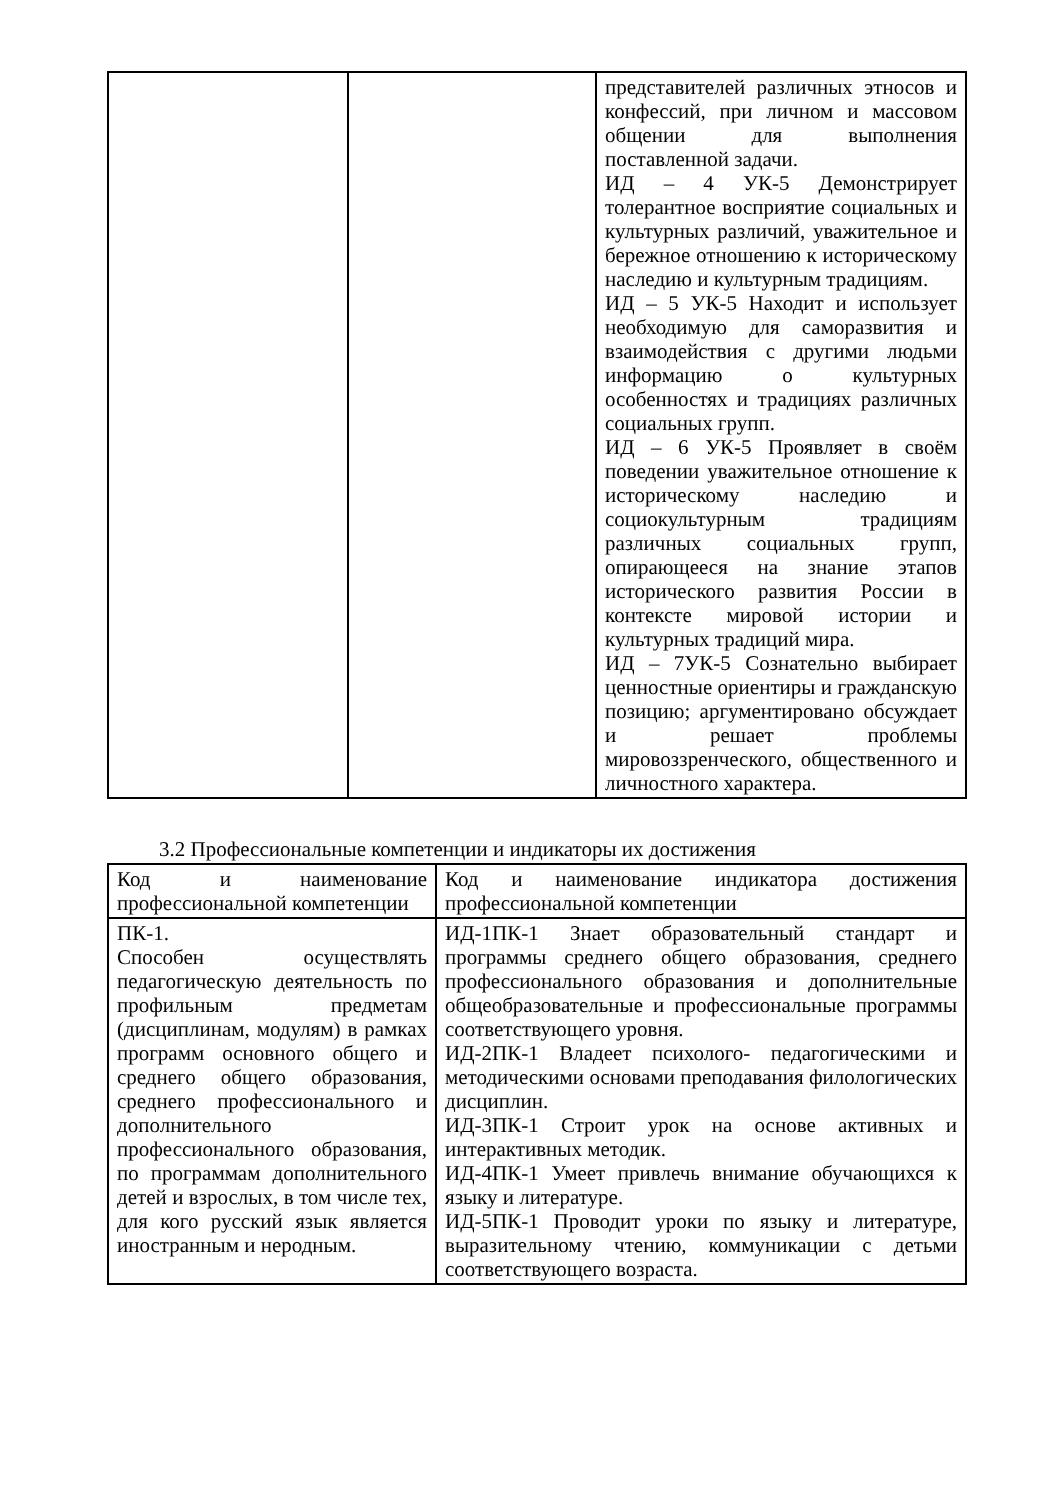| | | представителей различных этносов и конфессий, при личном и массовом общении для выполнения поставленной задачи. ИД – 4 УК-5 Демонстрирует толерантное восприятие социальных и культурных различий, уважительное и бережное отношению к историческому наследию и культурным традициям. ИД – 5 УК-5 Находит и использует необходимую для саморазвития и взаимодействия с другими людьми информацию о культурных особенностях и традициях различных социальных групп. ИД – 6 УК-5 Проявляет в своём поведении уважительное отношение к историческому наследию и социокультурным традициям различных социальных групп, опирающееся на знание этапов исторического развития России в контексте мировой истории и культурных традиций мира. ИД – 7УК-5 Сознательно выбирает ценностные ориентиры и гражданскую позицию; аргументировано обсуждает и решает проблемы мировоззренческого, общественного и личностного характера. |
3.2 Профессиональные компетенции и индикаторы их достижения
| Код и наименование профессиональной компетенции | Код и наименование индикатора достижения профессиональной компетенции |
| --- | --- |
| ПК-1. Способен осуществлять педагогическую деятельность по профильным предметам (дисциплинам, модулям) в рамках программ основного общего и среднего общего образования, среднего профессионального и дополнительного профессионального образования, по программам дополнительного детей и взрослых, в том числе тех, для кого русский язык является иностранным и неродным. | ИД-1ПК-1 Знает образовательный стандарт и программы среднего общего образования, среднего профессионального образования и дополнительные общеобразовательные и профессиональные программы соответствующего уровня. ИД-2ПК-1 Владеет психолого- педагогическими и методическими основами преподавания филологических дисциплин. ИД-3ПК-1 Строит урок на основе активных и интерактивных методик. ИД-4ПК-1 Умеет привлечь внимание обучающихся к языку и литературе. ИД-5ПК-1 Проводит уроки по языку и литературе, выразительному чтению, коммуникации с детьми соответствующего возраста. |